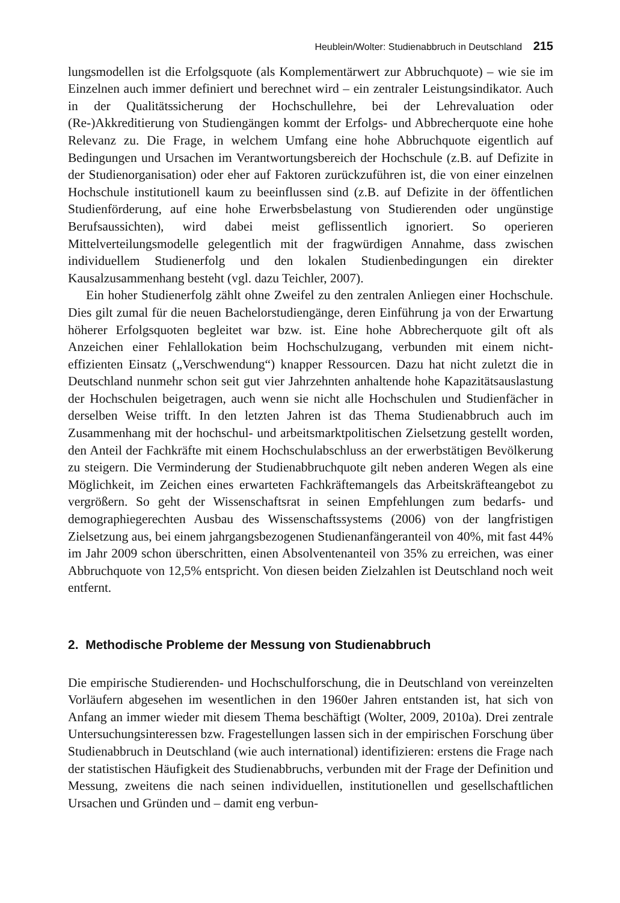Heublein/Wolter: Studienabbruch in Deutschland 215
lungsmodellen ist die Erfolgsquote (als Komplementärwert zur Abbruchquote) – wie sie im Einzelnen auch immer definiert und berechnet wird – ein zentraler Leistungsindikator. Auch in der Qualitätssicherung der Hochschullehre, bei der Lehrevaluation oder (Re-)Akkreditierung von Studiengängen kommt der Erfolgs- und Abbrecherquote eine hohe Relevanz zu. Die Frage, in welchem Umfang eine hohe Abbruchquote eigentlich auf Bedingungen und Ursachen im Verantwortungsbereich der Hochschule (z.B. auf Defizite in der Studienorganisation) oder eher auf Faktoren zurückzuführen ist, die von einer einzelnen Hochschule institutionell kaum zu beeinflussen sind (z.B. auf Defizite in der öffentlichen Studienförderung, auf eine hohe Erwerbsbelastung von Studierenden oder ungünstige Berufsaussichten), wird dabei meist geflissentlich ignoriert. So operieren Mittelverteilungsmodelle gelegentlich mit der fragwürdigen Annahme, dass zwischen individuellem Studienerfolg und den lokalen Studienbedingungen ein direkter Kausalzusammenhang besteht (vgl. dazu Teichler, 2007).
Ein hoher Studienerfolg zählt ohne Zweifel zu den zentralen Anliegen einer Hochschule. Dies gilt zumal für die neuen Bachelorstudiengänge, deren Einführung ja von der Erwartung höherer Erfolgsquoten begleitet war bzw. ist. Eine hohe Abbrecherquote gilt oft als Anzeichen einer Fehlallokation beim Hochschulzugang, verbunden mit einem nicht-effizienten Einsatz („Verschwendung“) knapper Ressourcen. Dazu hat nicht zuletzt die in Deutschland nunmehr schon seit gut vier Jahrzehnten anhaltende hohe Kapazitätsauslastung der Hochschulen beigetragen, auch wenn sie nicht alle Hochschulen und Studienfächer in derselben Weise trifft. In den letzten Jahren ist das Thema Studienabbruch auch im Zusammenhang mit der hochschul- und arbeitsmarktpolitischen Zielsetzung gestellt worden, den Anteil der Fachkräfte mit einem Hochschulabschluss an der erwerbstätigen Bevölkerung zu steigern. Die Verminderung der Studienabbruchquote gilt neben anderen Wegen als eine Möglichkeit, im Zeichen eines erwarteten Fachkräftemangels das Arbeitskräfteangebot zu vergrößern. So geht der Wissenschaftsrat in seinen Empfehlungen zum bedarfs- und demographiegerechten Ausbau des Wissenschaftssystems (2006) von der langfristigen Zielsetzung aus, bei einem jahrgangsbezogenen Studienanfängeranteil von 40%, mit fast 44% im Jahr 2009 schon überschritten, einen Absolventenanteil von 35% zu erreichen, was einer Abbruchquote von 12,5% entspricht. Von diesen beiden Zielzahlen ist Deutschland noch weit entfernt.
2. Methodische Probleme der Messung von Studienabbruch
Die empirische Studierenden- und Hochschulforschung, die in Deutschland von vereinzelten Vorläufern abgesehen im wesentlichen in den 1960er Jahren entstanden ist, hat sich von Anfang an immer wieder mit diesem Thema beschäftigt (Wolter, 2009, 2010a). Drei zentrale Untersuchungsinteressen bzw. Fragestellungen lassen sich in der empirischen Forschung über Studienabbruch in Deutschland (wie auch international) identifizieren: erstens die Frage nach der statistischen Häufigkeit des Studienabbruchs, verbunden mit der Frage der Definition und Messung, zweitens die nach seinen individuellen, institutionellen und gesellschaftlichen Ursachen und Gründen und – damit eng verbun-